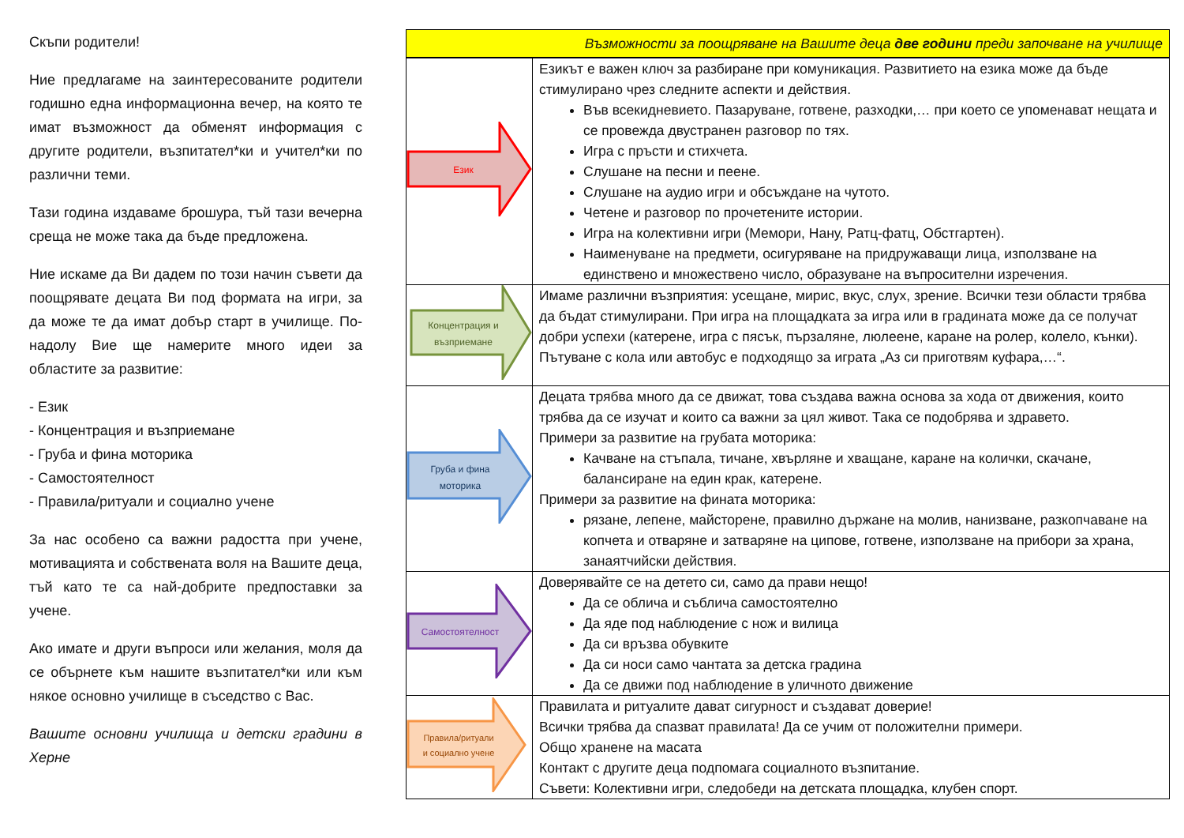Скъпи родители!
Ние предлагаме на заинтересованите родители годишно една информационна вечер, на която те имат възможност да обменят информация с другите родители, възпитател*ки и учител*ки по различни теми.
Тази година издаваме брошура, тъй тази вечерна среща не може така да бъде предложена.
Ние искаме да Ви дадем по този начин съвети да поощрявате децата Ви под формата на игри, за да може те да имат добър старт в училище. По-надолу Вие ще намерите много идеи за областите за развитие:
- Език
- Концентрация и възприемане
- Груба и фина моторика
- Самостоятелност
- Правила/ритуали и социално учене
За нас особено са важни радостта при учене, мотивацията и собствената воля на Вашите деца, тъй като те са най-добрите предпоставки за учене.
Ако имате и други въпроси или желания, моля да се обърнете към нашите възпитател*ки или към някое основно училище в съседство с Вас.
Вашите основни училища и детски градини в Херне
| Възможности за поощряване на Вашите деца две години преди започване на училище | |
| Език | Езикът е важен ключ за разбиране при комуникация. Развитието на езика може да бъде стимулирано чрез следните аспекти и действия. Във всекидневието. Пазаруване, готвене, разходки,… при което се упоменават нещата и се провежда двустранен разговор по тях. Игра с пръсти и стихчета. Слушане на песни и пеене. Слушане на аудио игри и обсъждане на чутото. Четене и разговор по прочетените истории. Игра на колективни игри (Мемори, Нану, Ратц-фатц, Обстгартен). Наименуване на предмети, осигуряване на придружаващи лица, използване на единствено и множествено число, образуване на въпросителни изречения. |
| Концентрация и възприемане | Имаме различни възприятия: усещане, мирис, вкус, слух, зрение. Всички тези области трябва да бъдат стимулирани. При игра на площадката за игра или в градината може да се получат добри успехи (катерене, игра с пясък, пързаляне, люлеене, каране на ролер, колело, кънки). Пътуване с кола или автобус е подходящо за играта „Аз си приготвям куфара,…“. |
| Груба и фина моторика | Децата трябва много да се движат, това създава важна основа за хода от движения, които трябва да се изучат и които са важни за цял живот. Така се подобрява и здравето. Примери за развитие на грубата моторика: Качване на стъпала, тичане, хвърляне и хващане, каране на колички, скачане, балансиране на един крак, катерене. Примери за развитие на фината моторика: рязане, лепене, майсторене, правилно държане на молив, нанизване, разкопчаване на копчета и отваряне и затваряне на ципове, готвене, използване на прибори за храна, занаятчийски действия. |
| Самостоятелност | Доверявайте се на детето си, само да прави нещо! Да се облича и съблича самостоятелно Да яде под наблюдение с нож и вилица Да си връзва обувките Да си носи само чантата за детска градина Да се движи под наблюдение в уличното движение |
| Правила/ритуали и социално учене | Правилата и ритуалите дават сигурност и създават доверие! Всички трябва да спазват правилата! Да се учим от положителни примери. Общо хранене на масата Контакт с другите деца подпомага социалното възпитание. Съвети: Колективни игри, следобеди на детската площадка, клубен спорт. |